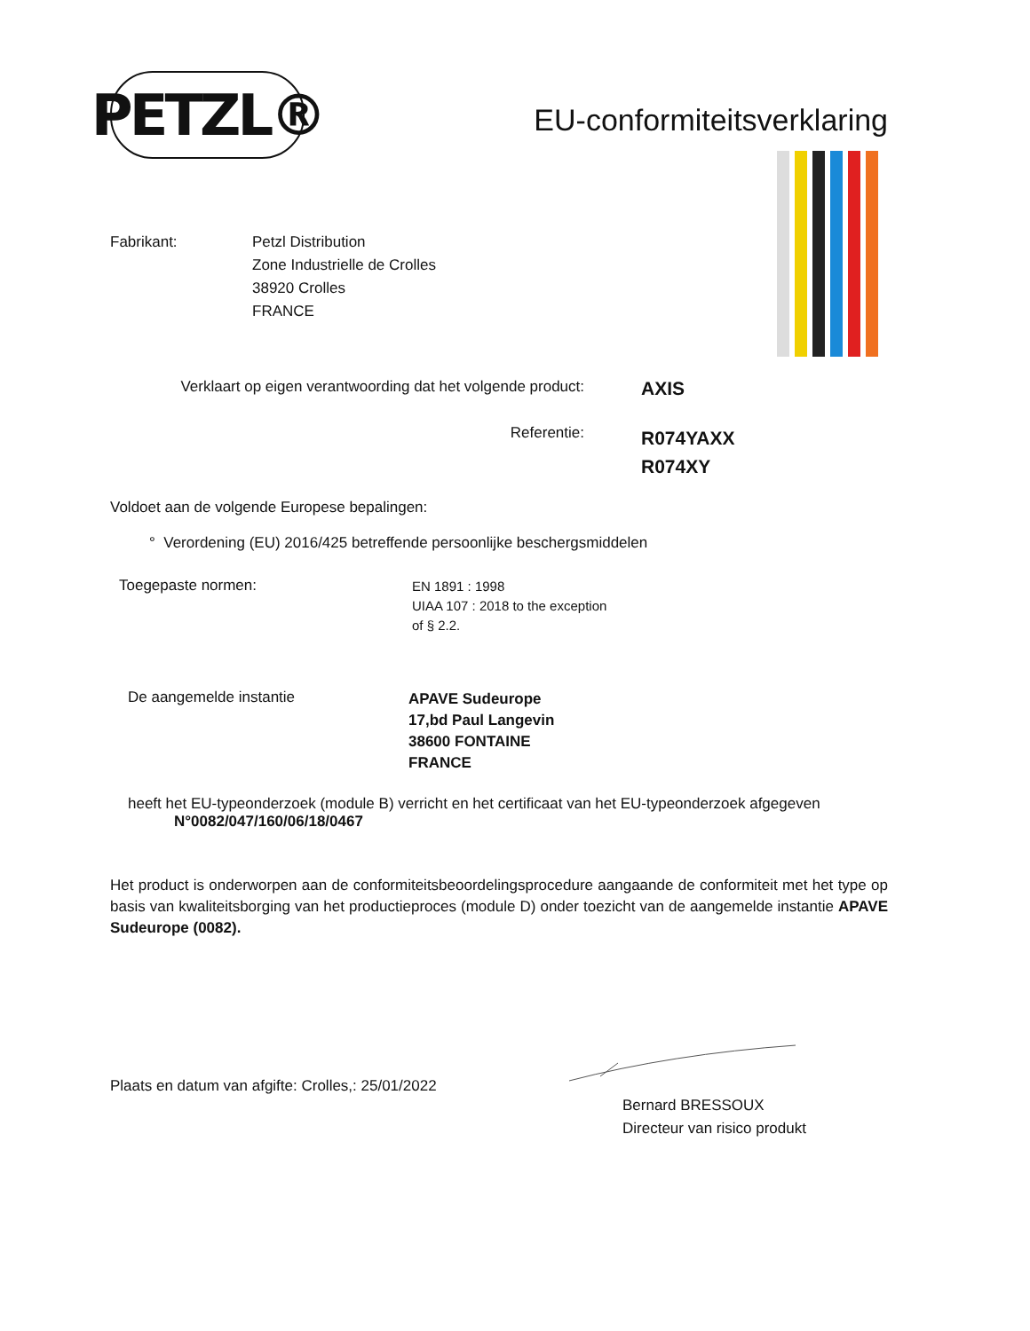PETZL®
EU-conformiteitsverklaring
Fabrikant: Petzl Distribution
Zone Industrielle de Crolles
38920 Crolles
FRANCE
Verklaart op eigen verantwoording dat het volgende product:
AXIS
Referentie:
R074YAXX
R074XY
Voldoet aan de volgende Europese bepalingen:
° Verordening (EU) 2016/425 betreffende persoonlijke beschergsmiddelen
Toegepaste normen:
EN 1891 : 1998
UIAA 107 : 2018 to the exception
of § 2.2.
De aangemelde instantie
APAVE Sudeurope
17,bd Paul Langevin
38600 FONTAINE
FRANCE
heeft het EU-typeonderzoek (module B) verricht en het certificaat van het EU-typeonderzoek afgegeven
N°0082/047/160/06/18/0467
Het product is onderworpen aan de conformiteitsbeoordelingsprocedure aangaande de conformiteit met het type op basis van kwaliteitsborging van het productieproces (module D) onder toezicht van de aangemelde instantie APAVE Sudeurope (0082).
Plaats en datum van afgifte: Crolles,: 25/01/2022
Bernard BRESSOUX
Directeur van risico produkt